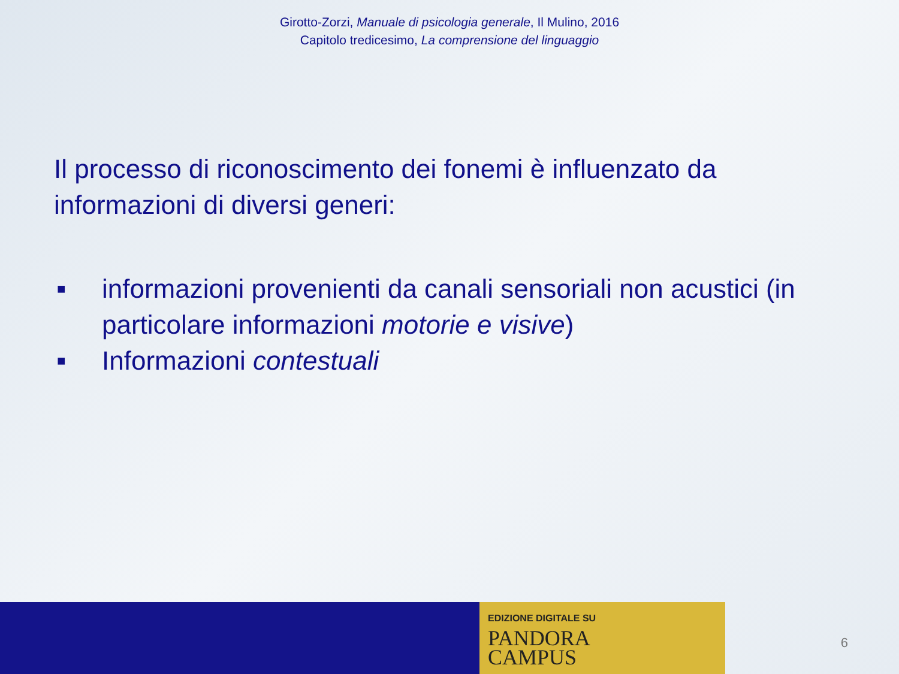Girotto-Zorzi, Manuale di psicologia generale, Il Mulino, 2016
Capitolo tredicesimo, La comprensione del linguaggio
Il processo di riconoscimento dei fonemi è influenzato da informazioni di diversi generi:
■ informazioni provenienti da canali sensoriali non acustici (in particolare informazioni motorie e visive)
■ Informazioni contestuali
EDIZIONE DIGITALE SU
PANDORA
CAMPUS
6